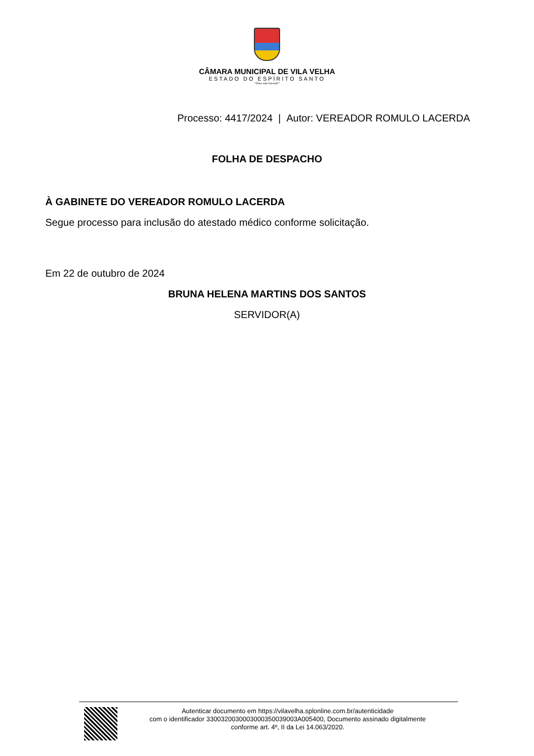CÂMARA MUNICIPAL DE VILA VELHA
ESTADO DO ESPÍRITO SANTO
“Deus seja louvado”
Processo: 4417/2024 | Autor: VEREADOR ROMULO LACERDA
FOLHA DE DESPACHO
À GABINETE DO VEREADOR ROMULO LACERDA
Segue processo para inclusão do atestado médico conforme solicitação.
Em 22 de outubro de 2024
BRUNA HELENA MARTINS DOS SANTOS
SERVIDOR(A)
Autenticar documento em https://vilavelha.splonline.com.br/autenticidade
com o identificador 3300320030003000350039003A005400, Documento assinado digitalmente
conforme art. 4º, II da Lei 14.063/2020.